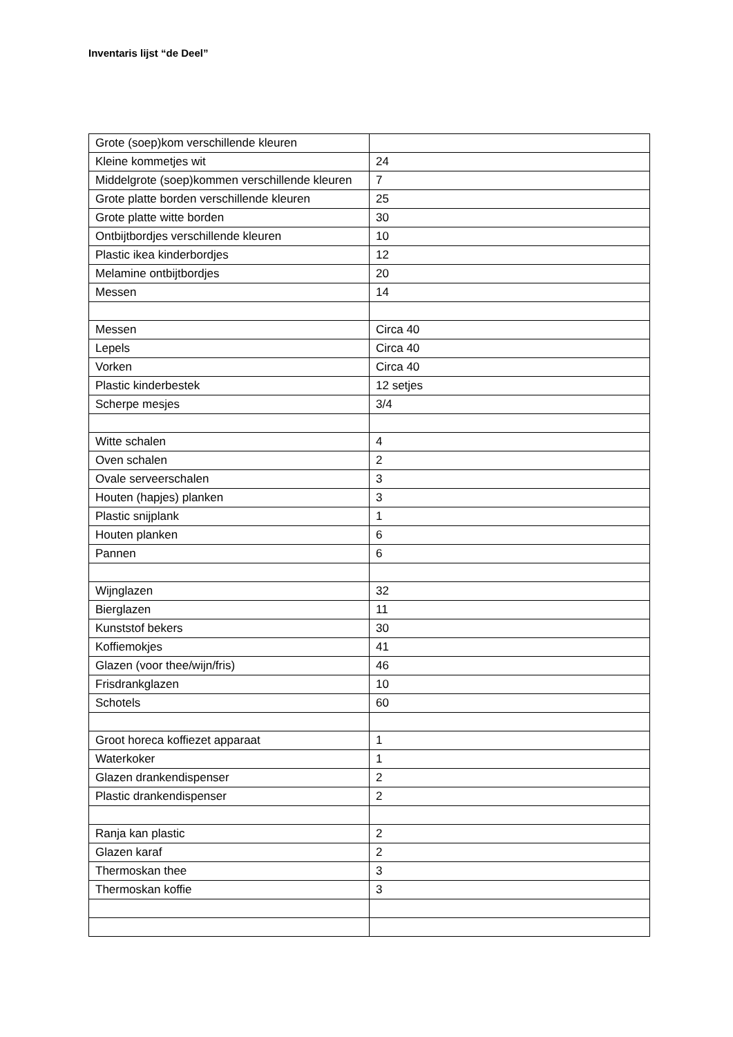Inventaris lijst “de Deel”
| Grote (soep)kom verschillende kleuren | |
| Kleine kommetjes wit | 24 |
| Middelgrote (soep)kommen verschillende kleuren | 7 |
| Grote platte borden verschillende kleuren | 25 |
| Grote platte witte borden | 30 |
| Ontbijtbordjes verschillende kleuren | 10 |
| Plastic ikea kinderbordjes | 12 |
| Melamine ontbijtbordjes | 20 |
| Messen | 14 |
| Messen | Circa 40 |
| Lepels | Circa 40 |
| Vorken | Circa 40 |
| Plastic kinderbestek | 12 setjes |
| Scherpe mesjes | 3/4 |
| Witte schalen | 4 |
| Oven schalen | 2 |
| Ovale serveerschalen | 3 |
| Houten (hapjes) planken | 3 |
| Plastic snijplank | 1 |
| Houten planken | 6 |
| Pannen | 6 |
| Wijnglazen | 32 |
| Bierglazen | 11 |
| Kunststof bekers | 30 |
| Koffiemokjes | 41 |
| Glazen (voor thee/wijn/fris) | 46 |
| Frisdrankglazen | 10 |
| Schotels | 60 |
| Groot horeca koffiezet apparaat | 1 |
| Waterkoker | 1 |
| Glazen drankendispenser | 2 |
| Plastic drankendispenser | 2 |
| Ranja kan plastic | 2 |
| Glazen karaf | 2 |
| Thermoskan thee | 3 |
| Thermoskan koffie | 3 |